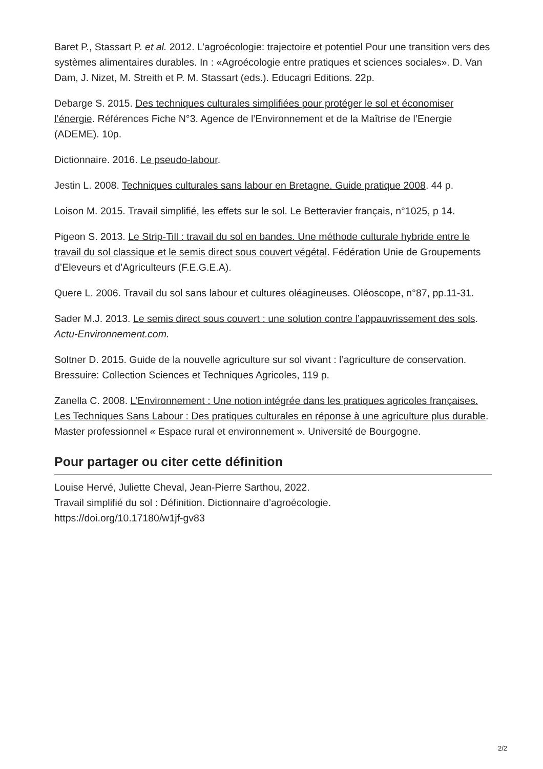Baret P., Stassart P. et al. 2012. L’agroécologie: trajectoire et potentiel Pour une transition vers des systèmes alimentaires durables. In : «Agroécologie entre pratiques et sciences sociales». D. Van Dam, J. Nizet, M. Streith et P. M. Stassart (eds.). Educagri Editions. 22p.
Debarge S. 2015. Des techniques culturales simplifiées pour protéger le sol et économiser l’énergie. Références Fiche N°3. Agence de l’Environnement et de la Maîtrise de l’Energie (ADEME). 10p.
Dictionnaire. 2016. Le pseudo-labour.
Jestin L. 2008. Techniques culturales sans labour en Bretagne. Guide pratique 2008. 44 p.
Loison M. 2015. Travail simplifié, les effets sur le sol. Le Betteravier français, n°1025, p 14.
Pigeon S. 2013. Le Strip-Till : travail du sol en bandes. Une méthode culturale hybride entre le travail du sol classique et le semis direct sous couvert végétal. Fédération Unie de Groupements d’Eleveurs et d’Agriculteurs (F.E.G.E.A).
Quere L. 2006. Travail du sol sans labour et cultures oléagineuses. Oléoscope, n°87, pp.11-31.
Sader M.J. 2013. Le semis direct sous couvert : une solution contre l’appauvrissement des sols. Actu-Environnement.com.
Soltner D. 2015. Guide de la nouvelle agriculture sur sol vivant : l’agriculture de conservation. Bressuire: Collection Sciences et Techniques Agricoles, 119 p.
Zanella C. 2008. L’Environnement : Une notion intégrée dans les pratiques agricoles françaises. Les Techniques Sans Labour : Des pratiques culturales en réponse à une agriculture plus durable. Master professionnel « Espace rural et environnement ». Université de Bourgogne.
Pour partager ou citer cette définition
Louise Hervé, Juliette Cheval, Jean-Pierre Sarthou, 2022.
Travail simplifié du sol : Définition. Dictionnaire d’agroécologie.
https://doi.org/10.17180/w1jf-gv83
2/2